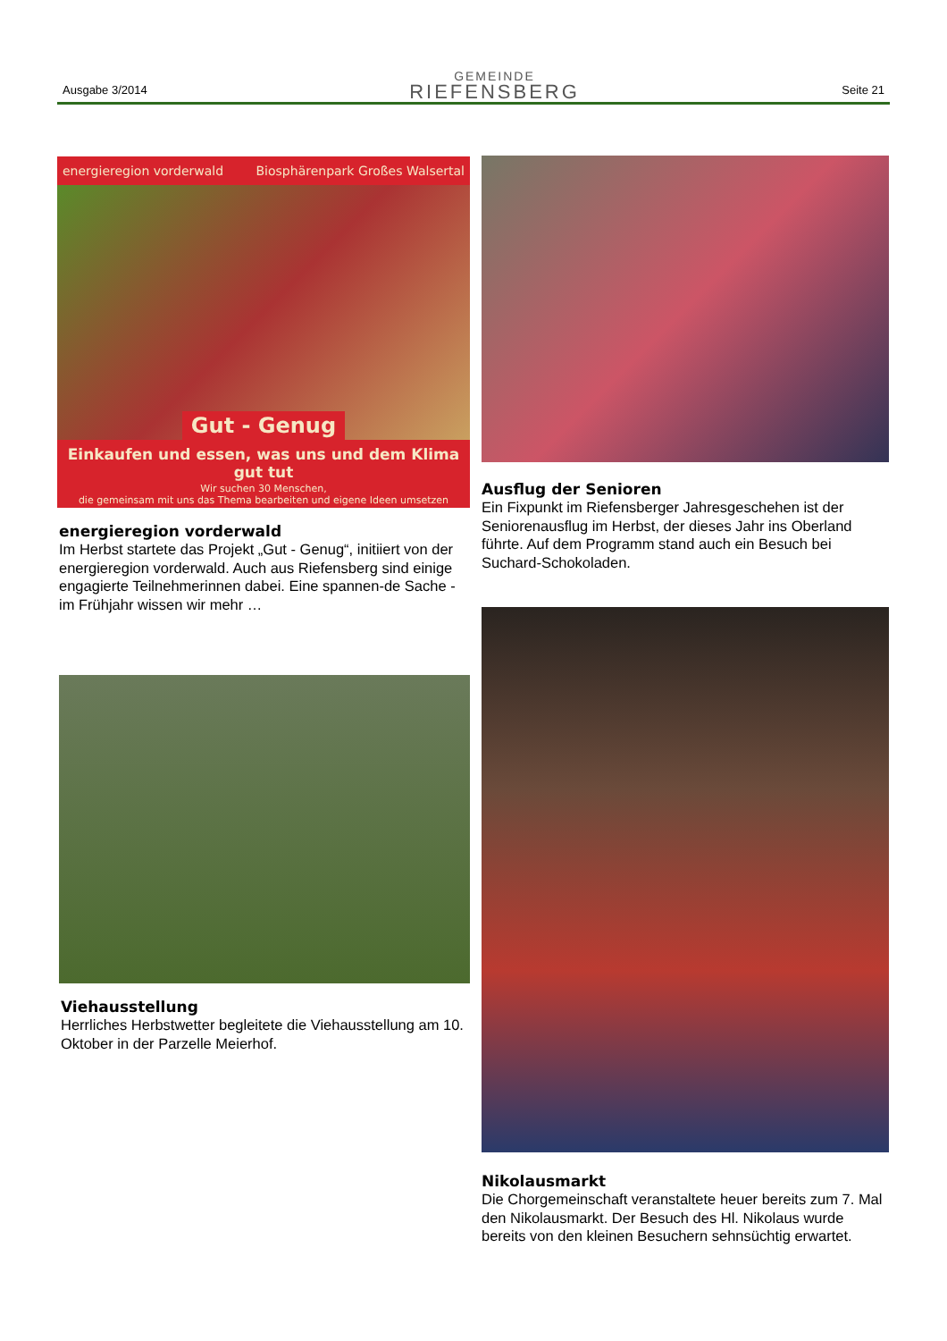Ausgabe 3/2014
GEMEINDE
RIEFENSBERG
Seite 21
energieregion vorderwald Biosphärenpark Großes Walsertal
Gut - Genug
Einkaufen und essen, was uns und dem Klima gut tut
Wir suchen 30 Menschen,
die gemeinsam mit uns das Thema bearbeiten und eigene Ideen umsetzen
energieregion vorderwald
Im Herbst startete das Projekt „Gut - Genug“, initiiert von der energieregion vorderwald. Auch aus Riefensberg sind einige engagierte Teilnehmerinnen dabei. Eine spannen-de Sache - im Frühjahr wissen wir mehr …
Viehausstellung
Herrliches Herbstwetter begleitete die Viehausstellung am 10. Oktober in der Parzelle Meierhof.
Ausflug der Senioren
Ein Fixpunkt im Riefensberger Jahresgeschehen ist der Seniorenausflug im Herbst, der dieses Jahr ins Oberland führte. Auf dem Programm stand auch ein Besuch bei Suchard-Schokoladen.
Nikolausmarkt
Die Chorgemeinschaft veranstaltete heuer bereits zum 7. Mal den Nikolausmarkt. Der Besuch des Hl. Nikolaus wurde bereits von den kleinen Besuchern sehnsüchtig erwartet.